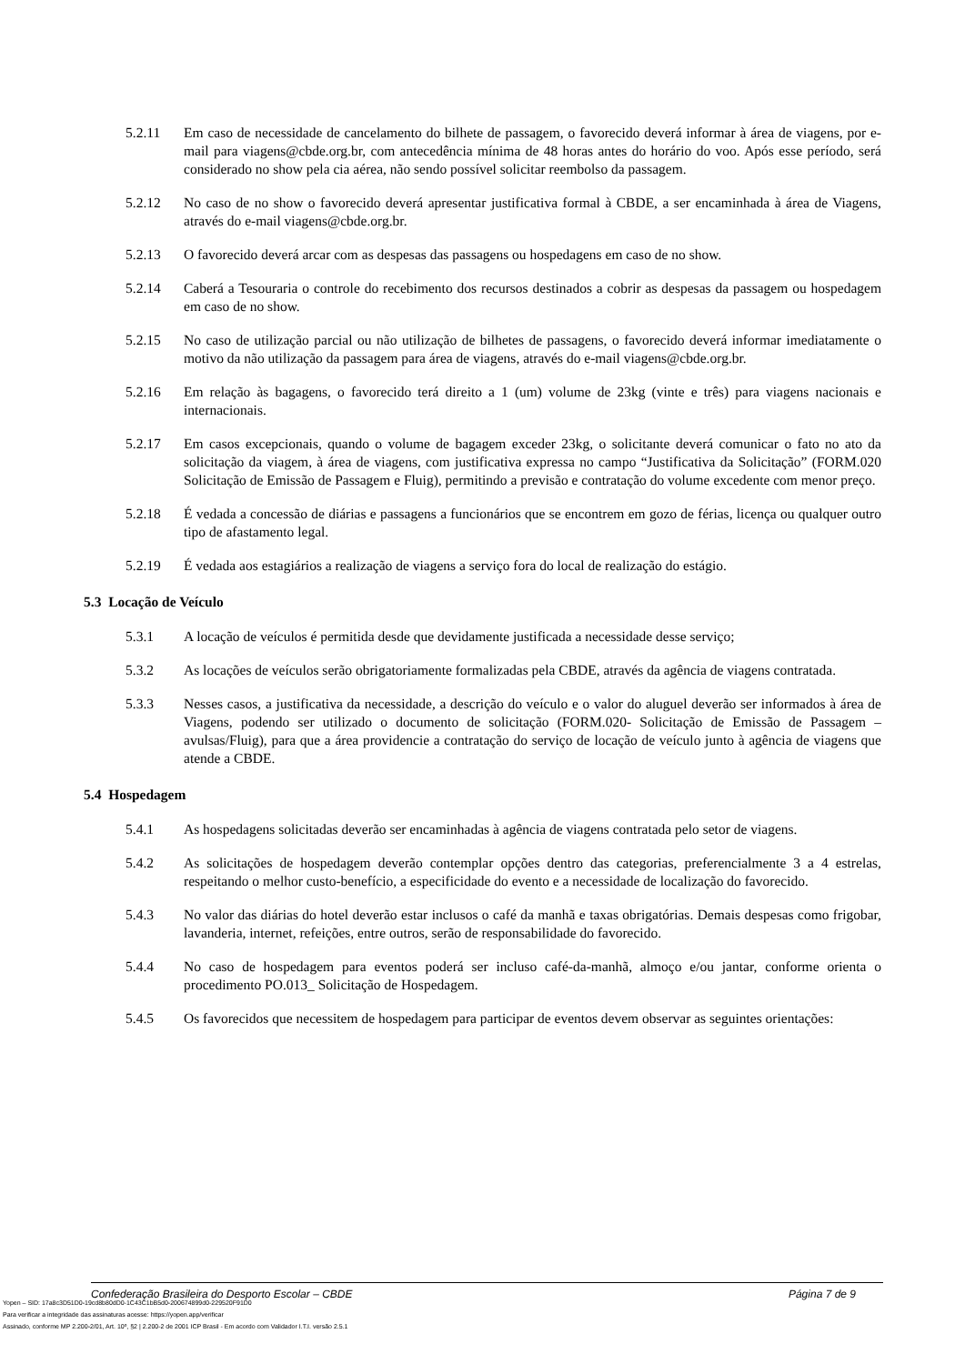5.2.11 Em caso de necessidade de cancelamento do bilhete de passagem, o favorecido deverá informar à área de viagens, por e-mail para viagens@cbde.org.br, com antecedência mínima de 48 horas antes do horário do voo. Após esse período, será considerado no show pela cia aérea, não sendo possível solicitar reembolso da passagem.
5.2.12 No caso de no show o favorecido deverá apresentar justificativa formal à CBDE, a ser encaminhada à área de Viagens, através do e-mail viagens@cbde.org.br.
5.2.13 O favorecido deverá arcar com as despesas das passagens ou hospedagens em caso de no show.
5.2.14 Caberá a Tesouraria o controle do recebimento dos recursos destinados a cobrir as despesas da passagem ou hospedagem em caso de no show.
5.2.15 No caso de utilização parcial ou não utilização de bilhetes de passagens, o favorecido deverá informar imediatamente o motivo da não utilização da passagem para área de viagens, através do e-mail viagens@cbde.org.br.
5.2.16 Em relação às bagagens, o favorecido terá direito a 1 (um) volume de 23kg (vinte e três) para viagens nacionais e internacionais.
5.2.17 Em casos excepcionais, quando o volume de bagagem exceder 23kg, o solicitante deverá comunicar o fato no ato da solicitação da viagem, à área de viagens, com justificativa expressa no campo “Justificativa da Solicitação” (FORM.020 Solicitação de Emissão de Passagem e Fluig), permitindo a previsão e contratação do volume excedente com menor preço.
5.2.18 É vedada a concessão de diárias e passagens a funcionários que se encontrem em gozo de férias, licença ou qualquer outro tipo de afastamento legal.
5.2.19 É vedada aos estagiários a realização de viagens a serviço fora do local de realização do estágio.
5.3 Locação de Veículo
5.3.1 A locação de veículos é permitida desde que devidamente justificada a necessidade desse serviço;
5.3.2 As locações de veículos serão obrigatoriamente formalizadas pela CBDE, através da agência de viagens contratada.
5.3.3 Nesses casos, a justificativa da necessidade, a descrição do veículo e o valor do aluguel deverão ser informados à área de Viagens, podendo ser utilizado o documento de solicitação (FORM.020- Solicitação de Emissão de Passagem – avulsas/Fluig), para que a área providencie a contratação do serviço de locação de veículo junto à agência de viagens que atende a CBDE.
5.4 Hospedagem
5.4.1 As hospedagens solicitadas deverão ser encaminhadas à agência de viagens contratada pelo setor de viagens.
5.4.2 As solicitações de hospedagem deverão contemplar opções dentro das categorias, preferencialmente 3 a 4 estrelas, respeitando o melhor custo-benefício, a especificidade do evento e a necessidade de localização do favorecido.
5.4.3 No valor das diárias do hotel deverão estar inclusos o café da manhã e taxas obrigatórias. Demais despesas como frigobar, lavanderia, internet, refeições, entre outros, serão de responsabilidade do favorecido.
5.4.4 No caso de hospedagem para eventos poderá ser incluso café-da-manhã, almoço e/ou jantar, conforme orienta o procedimento PO.013_ Solicitação de Hospedagem.
5.4.5 Os favorecidos que necessitem de hospedagem para participar de eventos devem observar as seguintes orientações:
Confederação Brasileira do Desporto Escolar – CBDE Página 7 de 9
Yopen – SID: 17a8c3D51D0-19cd8b80dD0-1C43C1bB5d0-200674899d0-229520F91D0
Para verificar a integridade das assinaturas acesse: https://yopen.app/verificar
Assinado, conforme MP 2.200-2/01, Art. 10º, §2 | 2.200-2 de 2001 ICP Brasil - Em acordo com Validador I.T.I. versão 2.5.1